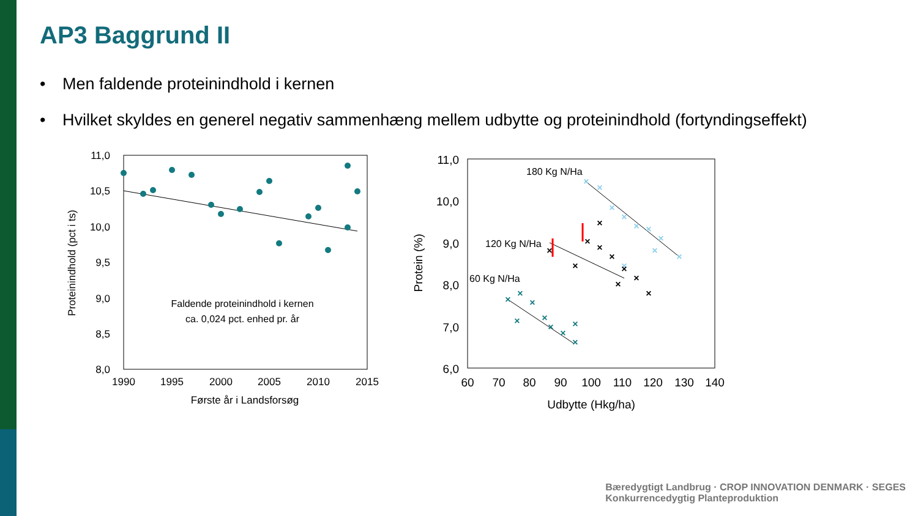AP3 Baggrund II
• Men faldende proteinindhold i kernen
• Hvilket skyldes en generel negativ sammenhæng mellem udbytte og proteinindhold (fortyndingseffekt)
11,0
10,5
10,0
9,5
9,0
8,5
8,0
1990
1995
2000
2005
2010
2015
Første år i Landsforsøg
Faldende proteinindhold i kernen
ca. 0,024 pct. enhed pr. år
Proteinindhold (pct i ts)
11,0
10,0
9,0
8,0
7,0
6,0
60
70
80
90
100
110
120
130
140
Udbytte (Hkg/ha)
Protein (%)
180 Kg N/Ha
120 Kg N/Ha
60 Kg N/Ha
×
×
×
×
×
×
×
×
×
×
×
×
×
×
×
×
×
×
×
×
×
×
×
×
×
×
×
×
×
Bæredygtigt Landbrug · CROP INNOVATION DENMARK · SEGES
Konkurrencedygtig Planteproduktion